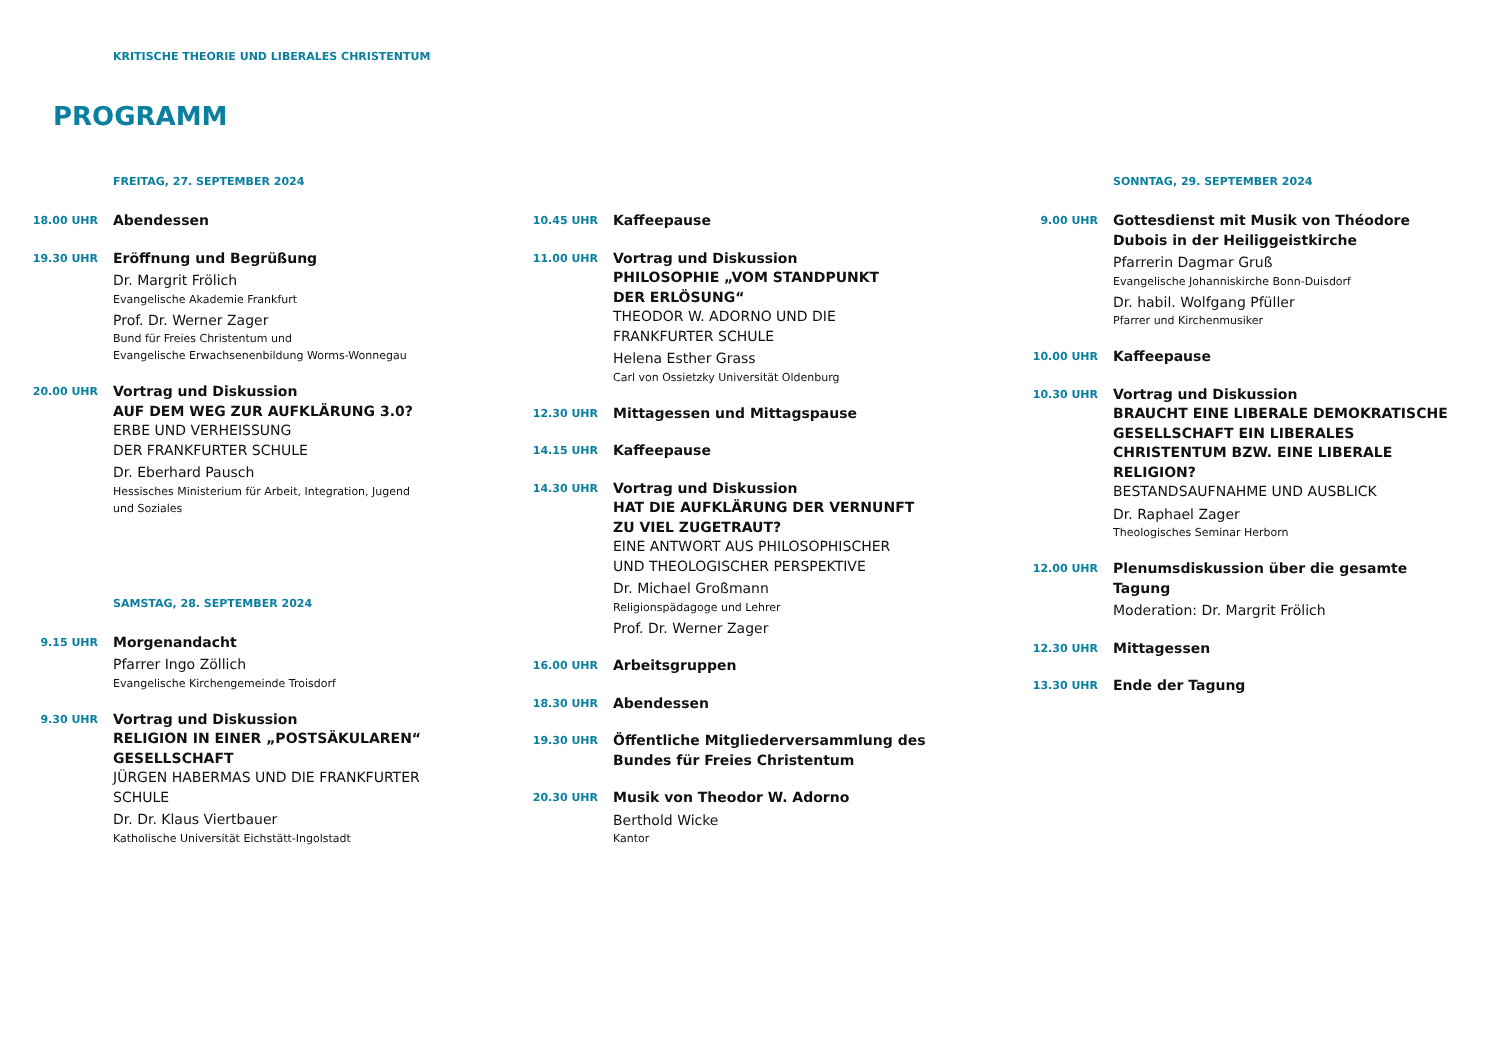KRITISCHE THEORIE UND LIBERALES CHRISTENTUM
PROGRAMM
FREITAG, 27. SEPTEMBER 2024
18.00 UHR
Abendessen
19.30 UHR
Eröffnung und Begrüßung
Dr. Margrit Frölich
Evangelische Akademie Frankfurt
Prof. Dr. Werner Zager
Bund für Freies Christentum und
Evangelische Erwachsenenbildung Worms-Wonnegau
20.00 UHR
Vortrag und Diskussion
AUF DEM WEG ZUR AUFKLÄRUNG 3.0?
ERBE UND VERHEISSUNG
DER FRANKFURTER SCHULE
Dr. Eberhard Pausch
Hessisches Ministerium für Arbeit, Integration, Jugend
und Soziales
SAMSTAG, 28. SEPTEMBER 2024
9.15 UHR
Morgenandacht
Pfarrer Ingo Zöllich
Evangelische Kirchengemeinde Troisdorf
9.30 UHR
Vortrag und Diskussion
RELIGION IN EINER „POSTSÄKULAREN“
GESELLSCHAFT
JÜRGEN HABERMAS UND DIE FRANKFURTER
SCHULE
Dr. Dr. Klaus Viertbauer
Katholische Universität Eichstätt-Ingolstadt
10.45 UHR
Kaffeepause
11.00 UHR
Vortrag und Diskussion
PHILOSOPHIE „VOM STANDPUNKT
DER ERLÖSUNG“
THEODOR W. ADORNO UND DIE
FRANKFURTER SCHULE
Helena Esther Grass
Carl von Ossietzky Universität Oldenburg
12.30 UHR
Mittagessen und Mittagspause
14.15 UHR
Kaffeepause
14.30 UHR
Vortrag und Diskussion
HAT DIE AUFKLÄRUNG DER VERNUNFT
ZU VIEL ZUGETRAUT?
EINE ANTWORT AUS PHILOSOPHISCHER
UND THEOLOGISCHER PERSPEKTIVE
Dr. Michael Großmann
Religionspädagoge und Lehrer
Prof. Dr. Werner Zager
16.00 UHR
Arbeitsgruppen
18.30 UHR
Abendessen
19.30 UHR
Öffentliche Mitgliederversammlung des Bundes für Freies Christentum
20.30 UHR
Musik von Theodor W. Adorno
Berthold Wicke
Kantor
SONNTAG, 29. SEPTEMBER 2024
9.00 UHR
Gottesdienst mit Musik von Théodore Dubois in der Heiliggeistkirche
Pfarrerin Dagmar Gruß
Evangelische Johanniskirche Bonn-Duisdorf
Dr. habil. Wolfgang Pfüller
Pfarrer und Kirchenmusiker
10.00 UHR
Kaffeepause
10.30 UHR
Vortrag und Diskussion
BRAUCHT EINE LIBERALE DEMOKRATISCHE GESELLSCHAFT EIN LIBERALES CHRISTENTUM BZW. EINE LIBERALE RELIGION?
BESTANDSAUFNAHME UND AUSBLICK
Dr. Raphael Zager
Theologisches Seminar Herborn
12.00 UHR
Plenumsdiskussion über die gesamte Tagung
Moderation: Dr. Margrit Frölich
12.30 UHR
Mittagessen
13.30 UHR
Ende der Tagung